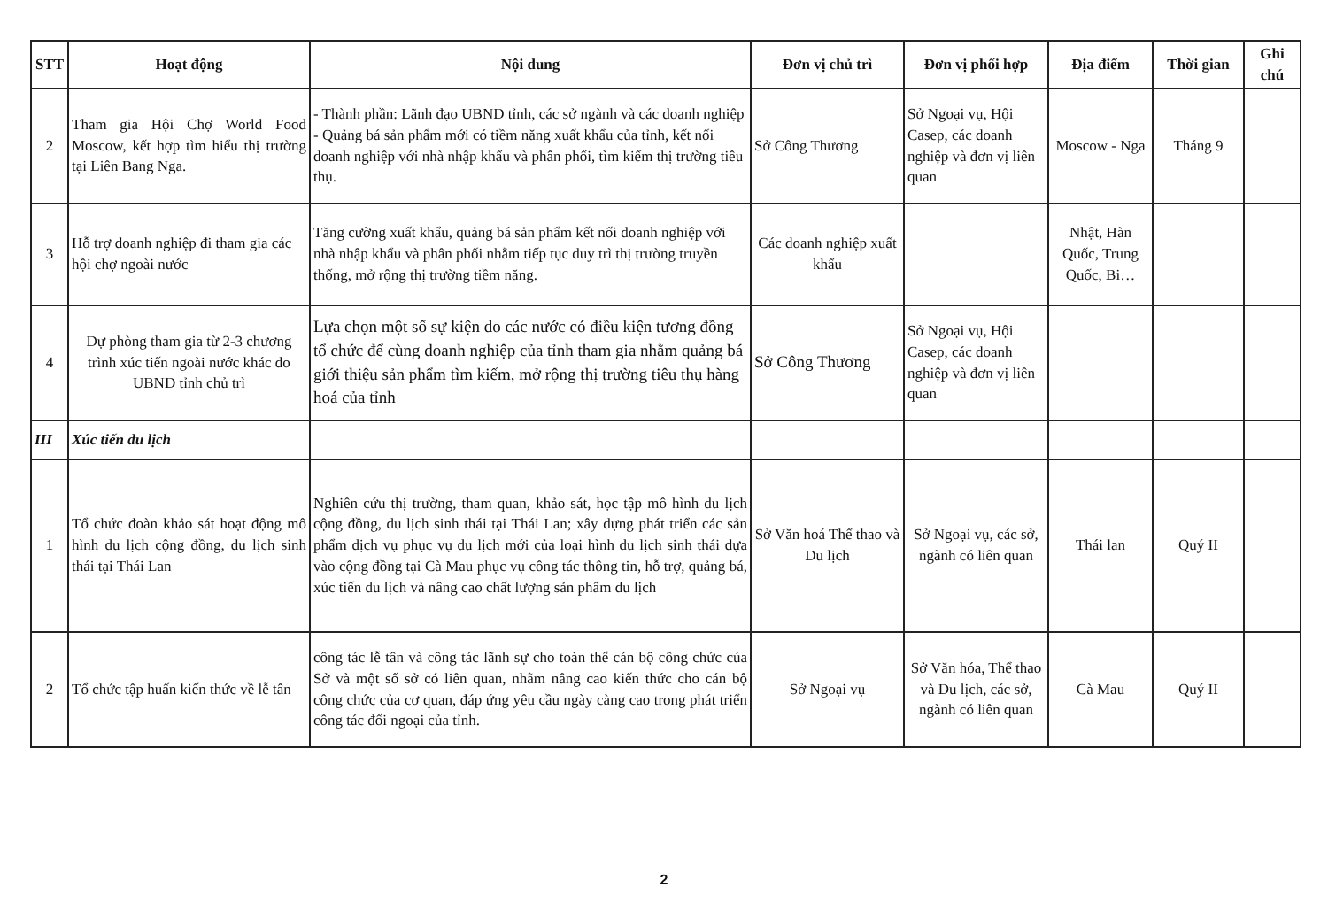| STT | Hoạt động | Nội dung | Đơn vị chủ trì | Đơn vị phối hợp | Địa điểm | Thời gian | Ghi chú |
| --- | --- | --- | --- | --- | --- | --- | --- |
| 2 | Tham gia Hội Chợ World Food Moscow, kết hợp tìm hiểu thị trường tại Liên Bang Nga. | - Thành phần: Lãnh đạo UBND tỉnh, các sở ngành và các doanh nghiệp - Quảng bá sản phẩm mới có tiềm năng xuất khẩu của tỉnh, kết nối doanh nghiệp với nhà nhập khẩu và phân phối, tìm kiếm thị trường tiêu thụ. | Sở Công Thương | Sở Ngoại vụ, Hội Casep, các doanh nghiệp và đơn vị liên quan | Moscow - Nga | Tháng 9 | |
| 3 | Hỗ trợ doanh nghiệp đi tham gia các hội chợ ngoài nước | Tăng cường xuất khẩu, quảng bá sản phẩm kết nối doanh nghiệp với nhà nhập khẩu và phân phối nhằm tiếp tục duy trì thị trường truyền thống, mở rộng thị trường tiềm năng. | Các doanh nghiệp xuất khẩu | | Nhật, Hàn Quốc, Trung Quốc, Bi… | | |
| 4 | Dự phòng tham gia từ 2-3 chương trình xúc tiến ngoài nước khác do UBND tỉnh chủ trì | Lựa chọn một số sự kiện do các nước có điều kiện tương đồng tổ chức để cùng doanh nghiệp của tỉnh tham gia nhằm quảng bá giới thiệu sản phẩm tìm kiếm, mở rộng thị trường tiêu thụ hàng hoá của tỉnh | Sở Công Thương | Sở Ngoại vụ, Hội Casep, các doanh nghiệp và đơn vị liên quan | | | |
| III | Xúc tiến du lịch | | | | | | |
| 1 | Tổ chức đoàn khảo sát hoạt động mô hình du lịch cộng đồng, du lịch sinh thái tại Thái Lan | Nghiên cứu thị trường, tham quan, khảo sát, học tập mô hình du lịch cộng đồng, du lịch sinh thái tại Thái Lan; xây dựng phát triển các sản phẩm dịch vụ phục vụ du lịch mới của loại hình du lịch sinh thái dựa vào cộng đồng tại Cà Mau phục vụ công tác thông tin, hỗ trợ, quảng bá, xúc tiến du lịch và nâng cao chất lượng sản phẩm du lịch | Sở Văn hoá Thể thao và Du lịch | Sở Ngoại vụ, các sở, ngành có liên quan | Thái lan | Quý II | |
| 2 | Tổ chức tập huấn kiến thức về lễ tân | công tác lễ tân và công tác lãnh sự cho toàn thể cán bộ công chức của Sở và một số sở có liên quan, nhằm nâng cao kiến thức cho cán bộ công chức của cơ quan, đáp ứng yêu cầu ngày càng cao trong phát triển công tác đối ngoại của tỉnh. | Sở Ngoại vụ | Sở Văn hóa, Thể thao và Du lịch, các sở, ngành có liên quan | Cà Mau | Quý II | |
2